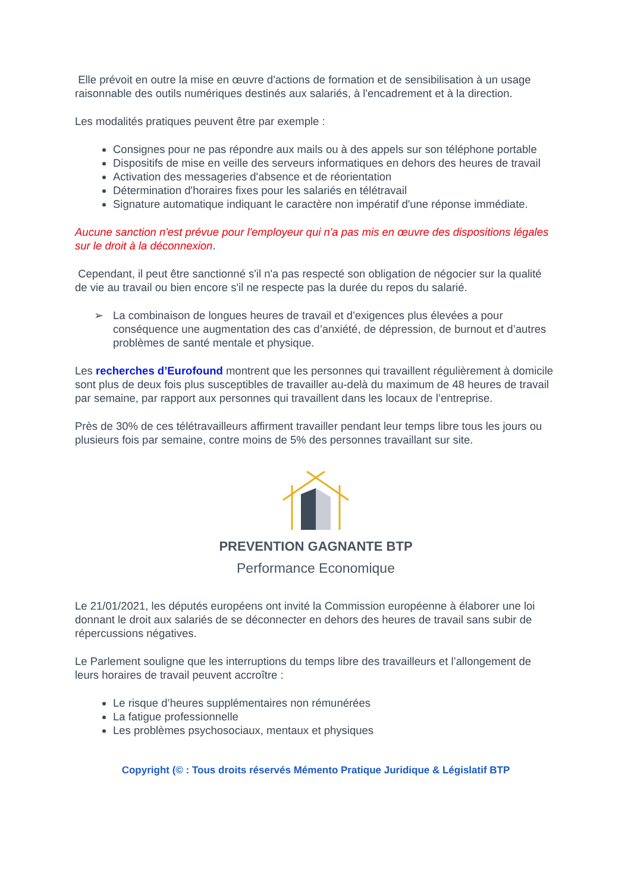Elle prévoit en outre la mise en œuvre d'actions de formation et de sensibilisation à un usage raisonnable des outils numériques destinés aux salariés, à l'encadrement et à la direction.
Les modalités pratiques peuvent être par exemple :
Consignes pour ne pas répondre aux mails ou à des appels sur son téléphone portable
Dispositifs de mise en veille des serveurs informatiques en dehors des heures de travail
Activation des messageries d'absence et de réorientation
Détermination d'horaires fixes pour les salariés en télétravail
Signature automatique indiquant le caractère non impératif d'une réponse immédiate.
Aucune sanction n'est prévue pour l'employeur qui n'a pas mis en œuvre des dispositions légales sur le droit à la déconnexion.
Cependant, il peut être sanctionné s'il n'a pas respecté son obligation de négocier sur la qualité de vie au travail ou bien encore s'il ne respecte pas la durée du repos du salarié.
➢ La combinaison de longues heures de travail et d'exigences plus élevées a pour conséquence une augmentation des cas d’anxiété, de dépression, de burnout et d’autres problèmes de santé mentale et physique.
Les recherches d’Eurofound montrent que les personnes qui travaillent régulièrement à domicile sont plus de deux fois plus susceptibles de travailler au-delà du maximum de 48 heures de travail par semaine, par rapport aux personnes qui travaillent dans les locaux de l’entreprise.
Près de 30% de ces télétravailleurs affirment travailler pendant leur temps libre tous les jours ou plusieurs fois par semaine, contre moins de 5% des personnes travaillant sur site.
PREVENTION GAGNANTE BTP
Performance Economique
Le 21/01/2021, les députés européens ont invité la Commission européenne à élaborer une loi donnant le droit aux salariés de se déconnecter en dehors des heures de travail sans subir de répercussions négatives.
Le Parlement souligne que les interruptions du temps libre des travailleurs et l’allongement de leurs horaires de travail peuvent accroître :
Le risque d’heures supplémentaires non rémunérées
La fatigue professionnelle
Les problèmes psychosociaux, mentaux et physiques
Copyright (© : Tous droits réservés Mémento Pratique Juridique & Législatif BTP